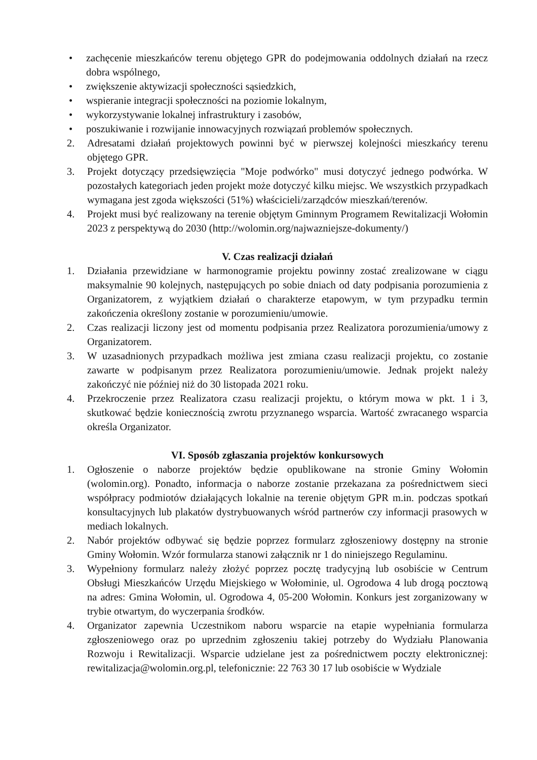• zachęcenie mieszkańców terenu objętego GPR do podejmowania oddolnych działań na rzecz dobra wspólnego,
• zwiększenie aktywizacji społeczności sąsiedzkich,
• wspieranie integracji społeczności na poziomie lokalnym,
• wykorzystywanie lokalnej infrastruktury i zasobów,
• poszukiwanie i rozwijanie innowacyjnych rozwiązań problemów społecznych.
2. Adresatami działań projektowych powinni być w pierwszej kolejności mieszkańcy terenu objętego GPR.
3. Projekt dotyczący przedsięwzięcia "Moje podwórko" musi dotyczyć jednego podwórka. W pozostałych kategoriach jeden projekt może dotyczyć kilku miejsc. We wszystkich przypadkach wymagana jest zgoda większości (51%) właścicieli/zarządców mieszkań/terenów.
4. Projekt musi być realizowany na terenie objętym Gminnym Programem Rewitalizacji Wołomin 2023 z perspektywą do 2030 (http://wolomin.org/najwazniejsze-dokumenty/)
V. Czas realizacji działań
1. Działania przewidziane w harmonogramie projektu powinny zostać zrealizowane w ciągu maksymalnie 90 kolejnych, następujących po sobie dniach od daty podpisania porozumienia z Organizatorem, z wyjątkiem działań o charakterze etapowym, w tym przypadku termin zakończenia określony zostanie w porozumieniu/umowie.
2. Czas realizacji liczony jest od momentu podpisania przez Realizatora porozumienia/umowy z Organizatorem.
3. W uzasadnionych przypadkach możliwa jest zmiana czasu realizacji projektu, co zostanie zawarte w podpisanym przez Realizatora porozumieniu/umowie. Jednak projekt należy zakończyć nie później niż do 30 listopada 2021 roku.
4. Przekroczenie przez Realizatora czasu realizacji projektu, o którym mowa w pkt. 1 i 3, skutkować będzie koniecznością zwrotu przyznanego wsparcia. Wartość zwracanego wsparcia określa Organizator.
VI. Sposób zgłaszania projektów konkursowych
1. Ogłoszenie o naborze projektów będzie opublikowane na stronie Gminy Wołomin (wolomin.org). Ponadto, informacja o naborze zostanie przekazana za pośrednictwem sieci współpracy podmiotów działających lokalnie na terenie objętym GPR m.in. podczas spotkań konsultacyjnych lub plakatów dystrybuowanych wśród partnerów czy informacji prasowych w mediach lokalnych.
2. Nabór projektów odbywać się będzie poprzez formularz zgłoszeniowy dostępny na stronie Gminy Wołomin. Wzór formularza stanowi załącznik nr 1 do niniejszego Regulaminu.
3. Wypełniony formularz należy złożyć poprzez pocztę tradycyjną lub osobiście w Centrum Obsługi Mieszkańców Urzędu Miejskiego w Wołominie, ul. Ogrodowa 4 lub drogą pocztową na adres: Gmina Wołomin, ul. Ogrodowa 4, 05-200 Wołomin. Konkurs jest zorganizowany w trybie otwartym, do wyczerpania środków.
4. Organizator zapewnia Uczestnikom naboru wsparcie na etapie wypełniania formularza zgłoszeniowego oraz po uprzednim zgłoszeniu takiej potrzeby do Wydziału Planowania Rozwoju i Rewitalizacji. Wsparcie udzielane jest za pośrednictwem poczty elektronicznej: rewitalizacja@wolomin.org.pl, telefonicznie: 22 763 30 17 lub osobiście w Wydziale